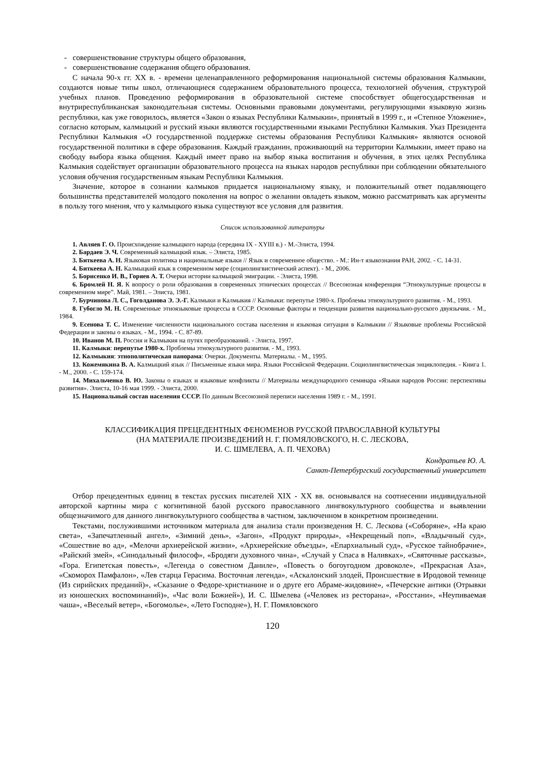- совершенствование структуры общего образования,
- совершенствование содержания общего образования.
С начала 90-х гг. XX в. - времени целенаправленного реформирования национальной системы образования Калмыкии, создаются новые типы школ, отличающиеся содержанием образовательного процесса, технологией обучения, структурой учебных планов. Проведению реформирования в образовательной системе способствует общегосударственная и внутриреспубликанская законодательная системы. Основными правовыми документами, регулирующими языковую жизнь республики, как уже говорилось, является «Закон о языках Республики Калмыкии», принятый в 1999 г., и «Степное Уложение», согласно которым, калмыцкий и русский языки являются государственными языками Республики Калмыкия. Указ Президента Республики Калмыкия «О государственной поддержке системы образования Республики Калмыкия» являются основой государственной политики в сфере образования. Каждый гражданин, проживающий на территории Калмыкии, имеет право на свободу выбора языка общения. Каждый имеет право на выбор языка воспитания и обучения, в этих целях Республика Калмыкия содействует организации образовательного процесса на языках народов республики при соблюдении обязательного условия обучения государственным языкам Республики Калмыкия.
Значение, которое в сознании калмыков придается национальному языку, и положительный ответ подавляющего большинства представителей молодого поколения на вопрос о желании овладеть языком, можно рассматривать как аргументы в пользу того мнения, что у калмыцкого языка существуют все условия для развития.
Список использованной литературы
1. Авляев Г. О. Происхождение калмыцкого народа (середина IX - XYIII в.) - М.-Элиста, 1994.
2. Бардаев Э. Ч. Современный калмыцкий язык. – Элиста, 1985.
3. Биткеева А. Н. Языковая политика и национальные языки // Язык и современное общество. - М.: Ин-т языкознания РАН, 2002. - С. 14-31.
4. Биткеева А. Н. Калмыцкий язык в современном мире (социолингвистический аспект). - М., 2006.
5. Борисенко И. В., Горяев А. Т. Очерки истории калмыцкой эмиграции. - Элиста, 1998.
6. Бромлей Н. Я. К вопросу о роли образования в современных этнических процессах // Всесоюзная конференция “Этнокультурные процессы в современном мире”. Май, 1981. – Элиста, 1981.
7. Бурчинова Л. С., Гоголданова Э. Э.-Г. Калмыки и Калмыкия // Калмыки: перепутье 1980-х. Проблемы этнокультурного развития. - М., 1993.
8. Губогло М. Н. Современные этноязыковые процессы в СССР. Основные факторы и тенденции развития национально-русского двуязычия. - М., 1984.
9. Есенова Т. С. Изменение численности национального состава населения и языковая ситуация в Калмыкии // Языковые проблемы Российской Федерации и законы о языках. - М., 1994. - С. 87-89.
10. Иванов М. П. Россия и Калмыкия на путях преобразований. - Элиста, 1997.
11. Калмыки: перепутье 1980-х. Проблемы этнокультурного развития. - М., 1993.
12. Калмыкия: этнополитическая панорама: Очерки. Документы. Материалы. - М., 1995.
13. Кожемякина В. А. Калмыцкий язык // Письменные языки мира. Языки Российской Федерации. Социолингвистическая энциклопедия. - Книга 1. - М., 2000. - С. 159-174.
14. Михальченко В. Ю. Законы о языках и языковые конфликты // Материалы международного семинара «Языки народов России: перспективы развития». Элиста, 10-16 мая 1999. - Элиста, 2000.
15. Национальный состав населения СССР. По данным Всесоюзной переписи населения 1989 г. - М., 1991.
КЛАССИФИКАЦИЯ ПРЕЦЕДЕНТНЫХ ФЕНОМЕНОВ РУССКОЙ ПРАВОСЛАВНОЙ КУЛЬТУРЫ
(НА МАТЕРИАЛЕ ПРОИЗВЕДЕНИЙ Н. Г. ПОМЯЛОВСКОГО, Н. С. ЛЕСКОВА,
И. С. ШМЕЛЕВА, А. П. ЧЕХОВА)
Кондратьев Ю. А.
Санкт-Петербургский государственный университет
Отбор прецедентных единиц в текстах русских писателей XIX - XX вв. основывался на соотнесении индивидуальной авторской картины мира с когнитивной базой русского православного лингвокультурного сообщества и выявлении общезначимого для данного лингвокультурного сообщества в частном, заключенном в конкретном произведении.
Текстами, послужившими источником материала для анализа стали произведения Н. С. Лескова («Соборяне», «На краю света», «Запечатленный ангел», «Зимний день», «Загон», «Продукт природы», «Некрещеный поп», «Владычный суд», «Сошествие во ад», «Мелочи архиерейской жизни», «Архиерейские объезды», «Епархиальный суд», «Русское тайнобрачие», «Райский змей», «Синодальный философ», «Бродяги духовного чина», «Случай у Спаса в Наливках», «Святочные рассказы», «Гора. Египетская повесть», «Легенда о совестном Даниле», «Повесть о богоугодном дровоколе», «Прекрасная Аза», «Скоморох Памфалон», «Лев старца Герасима. Восточная легенда», «Аскалонский злодей, Происшествие в Иродовой темнице (Из сирийских преданий)», «Сказание о Федоре-христианине и о друге его Абраме-жидовине», «Печерские антики (Отрывки из юношеских воспоминаний)», «Час воли Божией»), И. С. Шмелева («Человек из ресторана», «Росстани», «Неупиваемая чаша», «Веселый ветер», «Богомолье», «Лето Господне»), Н. Г. Помяловского
120